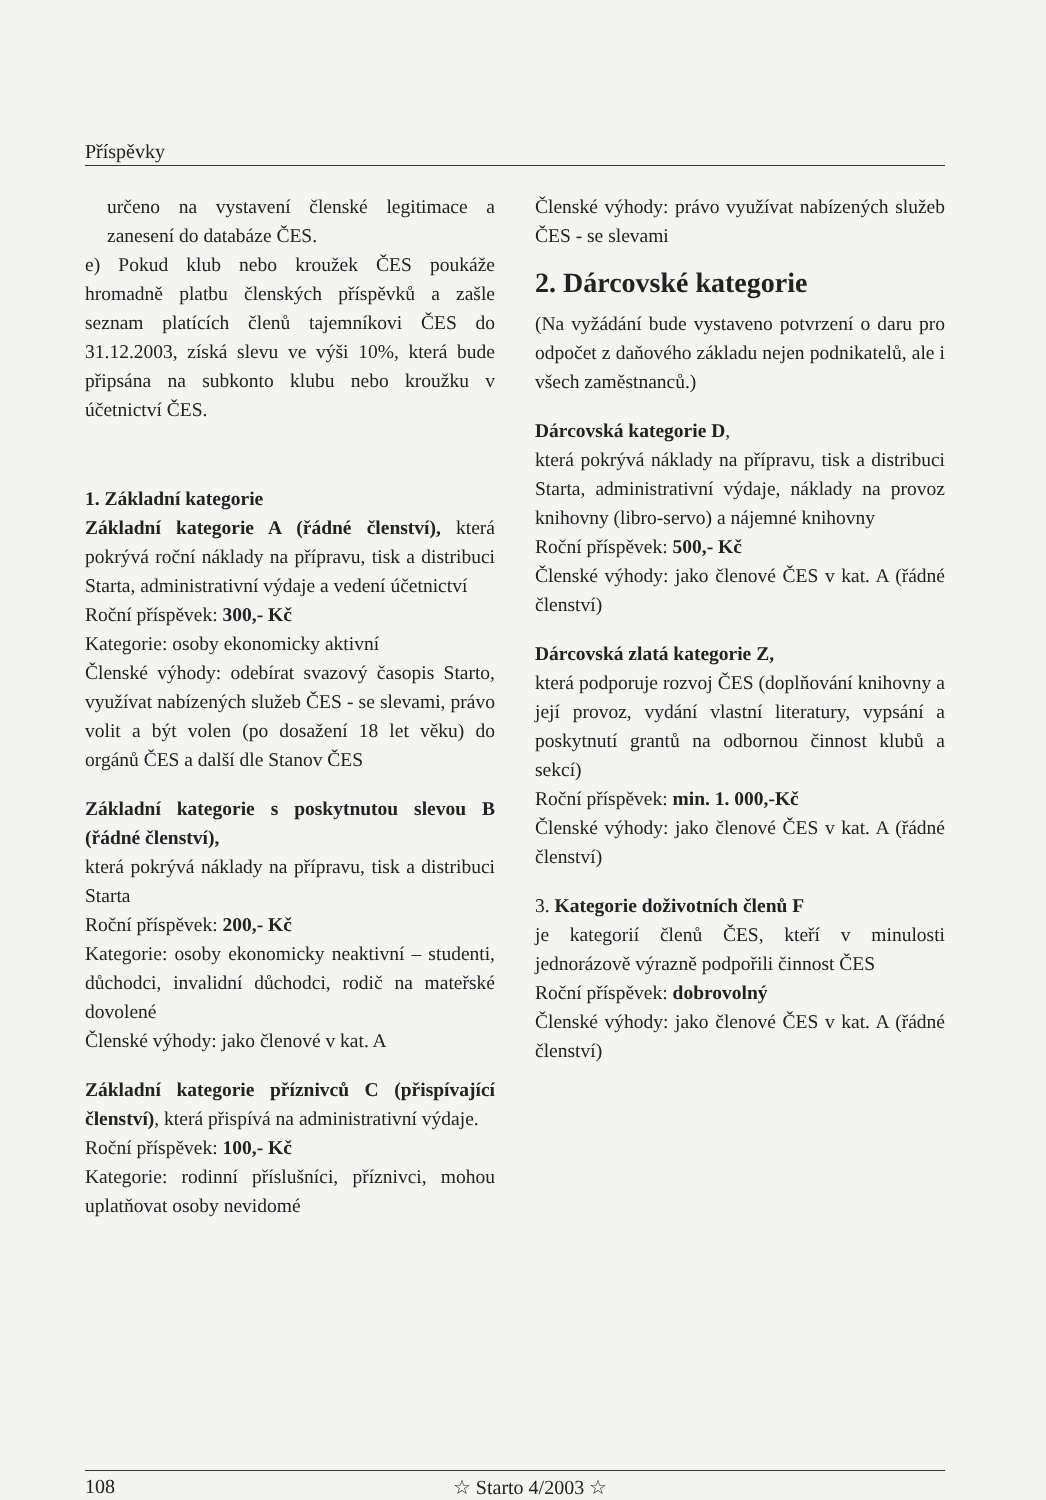Příspěvky
určeno na vystavení členské legitimace a zanesení do databáze ČES.
e) Pokud klub nebo kroužek ČES poukáže hromadně platbu členských příspěvků a zašle seznam platících členů tajemníkovi ČES do 31.12.2003, získá slevu ve výši 10%, která bude připsána na subkonto klubu nebo kroužku v účetnictví ČES.
1. Základní kategorie
Základní kategorie A (řádné členství), která pokrývá roční náklady na přípravu, tisk a distribuci Starta, administrativní výdaje a vedení účetnictví
Roční příspěvek: 300,- Kč
Kategorie: osoby ekonomicky aktivní
Členské výhody: odebírat svazový časopis Starto, využívat nabízených služeb ČES - se slevami, právo volit a být volen (po dosažení 18 let věku) do orgánů ČES a další dle Stanov ČES
Základní kategorie s poskytnutou slevou B (řádné členství),
která pokrývá náklady na přípravu, tisk a distribuci Starta
Roční příspěvek: 200,- Kč
Kategorie: osoby ekonomicky neaktivní – studenti, důchodci, invalidní důchodci, rodič na mateřské dovolené
Členské výhody: jako členové v kat. A
Základní kategorie příznivců C (přispívající členství), která přispívá na administrativní výdaje.
Roční příspěvek: 100,- Kč
Kategorie: rodinní příslušníci, příznivci, mohou uplatňovat osoby nevidomé
Členské výhody: právo využívat nabízených služeb ČES - se slevami
2. Dárcovské kategorie
(Na vyžádání bude vystaveno potvrzení o daru pro odpočet z daňového základu nejen podnikatelů, ale i všech zaměstnanců.)
Dárcovská kategorie D,
která pokrývá náklady na přípravu, tisk a distribuci Starta, administrativní výdaje, náklady na provoz knihovny (libro-servo) a nájemné knihovny
Roční příspěvek: 500,- Kč
Členské výhody: jako členové ČES v kat. A (řádné členství)
Dárcovská zlatá kategorie Z,
která podporuje rozvoj ČES (doplňování knihovny a její provoz, vydání vlastní literatury, vypsání a poskytnutí grantů na odbornou činnost klubů a sekcí)
Roční příspěvek: min. 1. 000,-Kč
Členské výhody: jako členové ČES v kat. A (řádné členství)
3. Kategorie doživotních členů F
je kategorií členů ČES, kteří v minulosti jednorázově výrazně podpořili činnost ČES
Roční příspěvek: dobrovolný
Členské výhody: jako členové ČES v kat. A (řádné členství)
108 ☆ Starto 4/2003 ☆